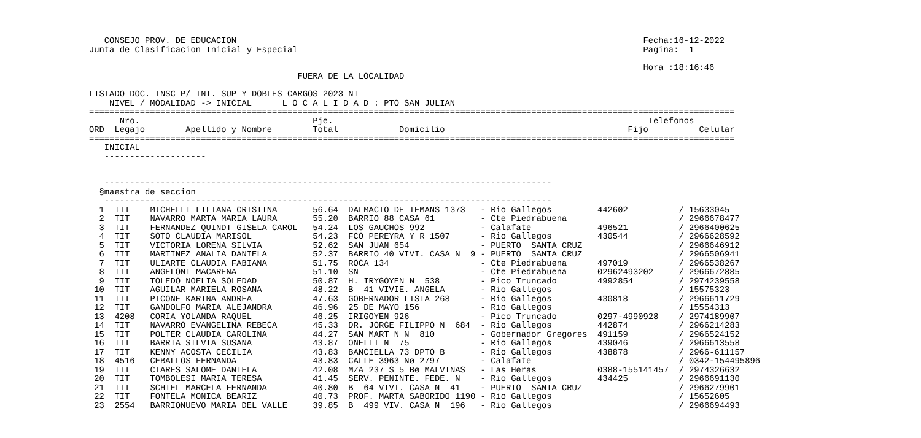CONSEJO PROV. DE EDUCACION                                                                                Fecha:16-12-2022
Junta de Clasificacion Inicial y Especial                                                                    Pagina:  1

                                                                                                             Hora :18:16:46
                                         FUERA DE LA LOCALIDAD

LISTADO DOC. INSC P/ INT. SUP Y DOBLES CARGOS 2023 NI
    NIVEL / MODALIDAD -> INICIAL      L O C A L I D A D : PTO SAN JULIAN
===============================================================================================================================
      Nro.                                  Pje.                                                              Telefonos
ORD  Legajo        Apellido y Nombre        Total            Domicilio                                    Fijo          Celular
===============================================================================================================================
   INICIAL
   --------------------


   ----------------------------------------------------------------------------------------
  §maestra de seccion
   ----------------------------------------------------------------------------------------
| 1 | TIT | MICHELLI LILIANA CRISTINA | 56.64 | DALMACIO DE TEMANS 1373 | - Rio Gallegos | 442602 | / 15633045 |
| 2 | TIT | NAVARRO MARTA MARIA LAURA | 55.20 | BARRIO 88 CASA 61 | - Cte Piedrabuena | | / 2966678477 |
| 3 | TIT | FERNANDEZ QUINDT GISELA CAROL | 54.24 | LOS GAUCHOS 992 | - Calafate | 496521 | / 2966400625 |
| 4 | TIT | SOTO CLAUDIA MARISOL | 54.23 | FCO PEREYRA Y R 1507 | - Rio Gallegos | 430544 | / 2966628592 |
| 5 | TIT | VICTORIA LORENA SILVIA | 52.62 | SAN JUAN 654 | - PUERTO SANTA CRUZ | | / 2966646912 |
| 6 | TIT | MARTINEZ ANALIA DANIELA | 52.37 | BARRIO 40 VIVI. CASA N 9 | - PUERTO SANTA CRUZ | | / 2966506941 |
| 7 | TIT | ULIARTE CLAUDIA FABIANA | 51.75 | ROCA 134 | - Cte Piedrabuena | 497019 | / 2966538267 |
| 8 | TIT | ANGELONI MACARENA | 51.10 | SN | - Cte Piedrabuena | 02962493202 | / 2966672885 |
| 9 | TIT | TOLEDO NOELIA SOLEDAD | 50.87 | H. IRYGOYEN N 538 | - Pico Truncado | 4992854 | / 2974239558 |
| 10 | TIT | AGUILAR MARIELA ROSANA | 48.22 | B 41 VIVIE. ANGELA | - Rio Gallegos | | / 15575323 |
| 11 | TIT | PICONE KARINA ANDREA | 47.63 | GOBERNADOR LISTA 268 | - Rio Gallegos | 430818 | / 2966611729 |
| 12 | TIT | GANDOLFO MARIA ALEJANDRA | 46.96 | 25 DE MAYO 156 | - Rio Gallegos | | / 15554313 |
| 13 | 4208 | CORIA YOLANDA RAQUEL | 46.25 | IRIGOYEN 926 | - Pico Truncado | 0297-4990928 | / 2974189907 |
| 14 | TIT | NAVARRO EVANGELINA REBECA | 45.33 | DR. JORGE FILIPPO N 684 | - Rio Gallegos | 442874 | / 2966214283 |
| 15 | TIT | POLTER CLAUDIA CAROLINA | 44.27 | SAN MART N N 810 | - Gobernador Gregores | 491159 | / 2966524152 |
| 16 | TIT | BARRIA SILVIA SUSANA | 43.87 | ONELLI N 75 | - Rio Gallegos | 439046 | / 2966613558 |
| 17 | TIT | KENNY ACOSTA CECILIA | 43.83 | BANCIELLA 73 DPTO B | - Rio Gallegos | 438878 | / 2966-611157 |
| 18 | 4516 | CEBALLOS FERNANDA | 43.83 | CALLE 3963 Nø 2797 | - Calafate | | / 0342-154495896 |
| 19 | TIT | CIARES SALOME DANIELA | 42.08 | MZA 237 S 5 Bø MALVINAS | - Las Heras | 0388-155141457 | / 2974326632 |
| 20 | TIT | TOMBOLESI MARIA TERESA | 41.45 | SERV. PENINTE. FEDE. N | - Rio Gallegos | 434425 | / 2966691130 |
| 21 | TIT | SCHIEL MARCELA FERNANDA | 40.80 | B 64 VIVI. CASA N 41 | - PUERTO SANTA CRUZ | | / 2966279901 |
| 22 | TIT | FONTELA MONICA BEARIZ | 40.73 | PROF. MARTA SABORIDO 1190 | - Rio Gallegos | | / 15652605 |
| 23 | 2554 | BARRIONUEVO MARIA DEL VALLE | 39.85 | B 499 VIV. CASA N 196 | - Rio Gallegos | | / 2966694493 |